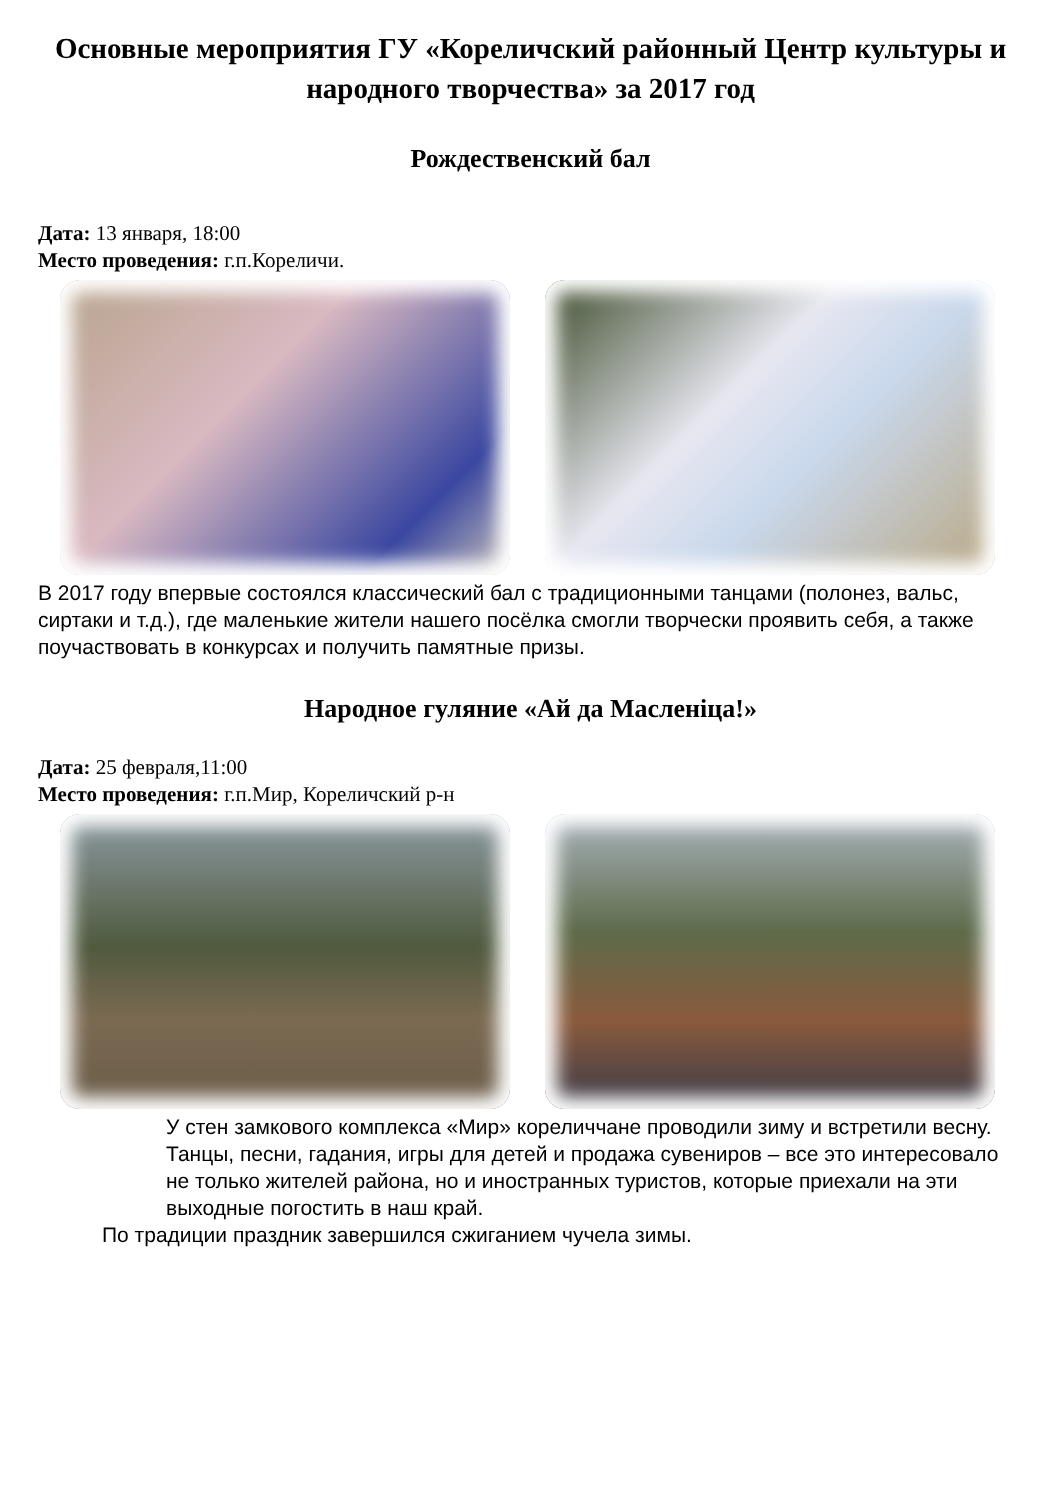Основные мероприятия ГУ «Кореличский районный Центр культуры и народного творчества» за 2017 год
Рождественский бал
Дата: 13 января, 18:00
Место проведения: г.п.Кореличи.
В 2017 году впервые состоялся классический бал с традиционными танцами (полонез, вальс, сиртаки и т.д.), где маленькие жители нашего посёлка смогли творчески проявить себя, а также поучаствовать в конкурсах и получить памятные призы.
Народное гуляние «Ай да Масленiца!»
Дата: 25 февраля,11:00
Место проведения: г.п.Мир, Кореличский р-н
У стен замкового комплекса «Мир» кореличчане проводили зиму и встретили весну.
Танцы, песни, гадания, игры для детей и продажа сувениров – все это интересовало не только жителей района, но и иностранных туристов, которые приехали на эти выходные погостить в наш край.
По традиции праздник завершился сжиганием чучела зимы.